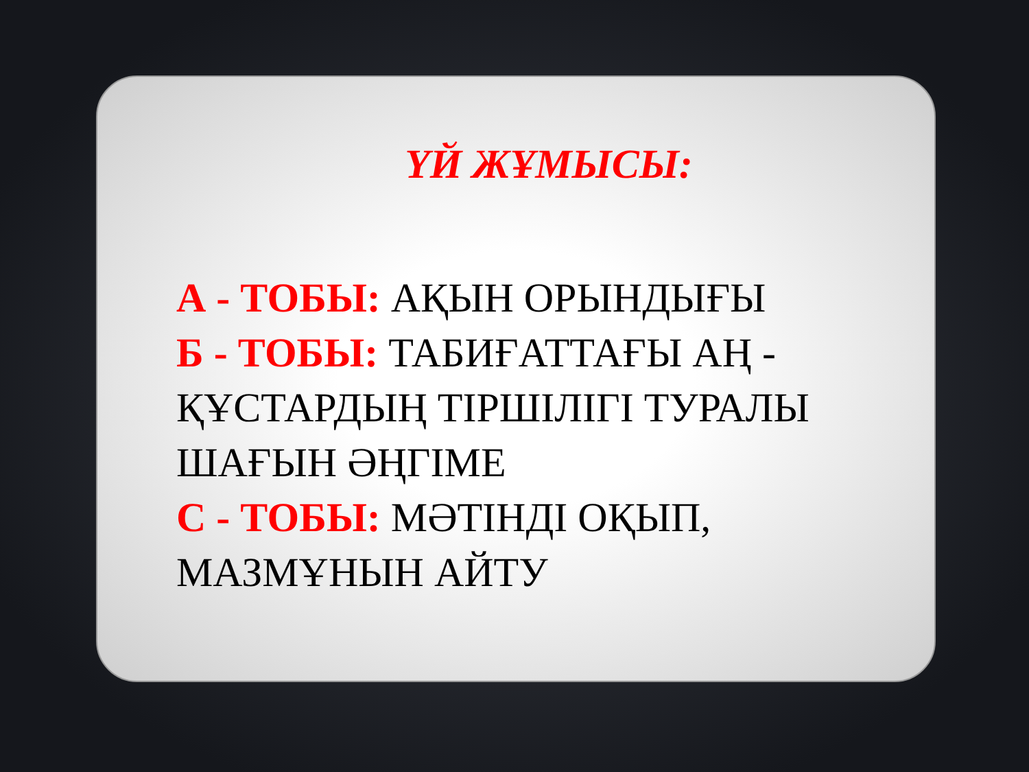ҮЙ ЖҰМЫСЫ:
А - ТОБЫ: АҚЫН ОРЫНДЫҒЫ
Б - ТОБЫ: ТАБИҒАТТАҒЫ АҢ - ҚҰСТАРДЫҢ ТІРШІЛІГІ ТУРАЛЫ ШАҒЫН ӘҢГІМЕ
С - ТОБЫ: МӘТІНДІ ОҚЫП, МАЗМҰНЫН АЙТУ